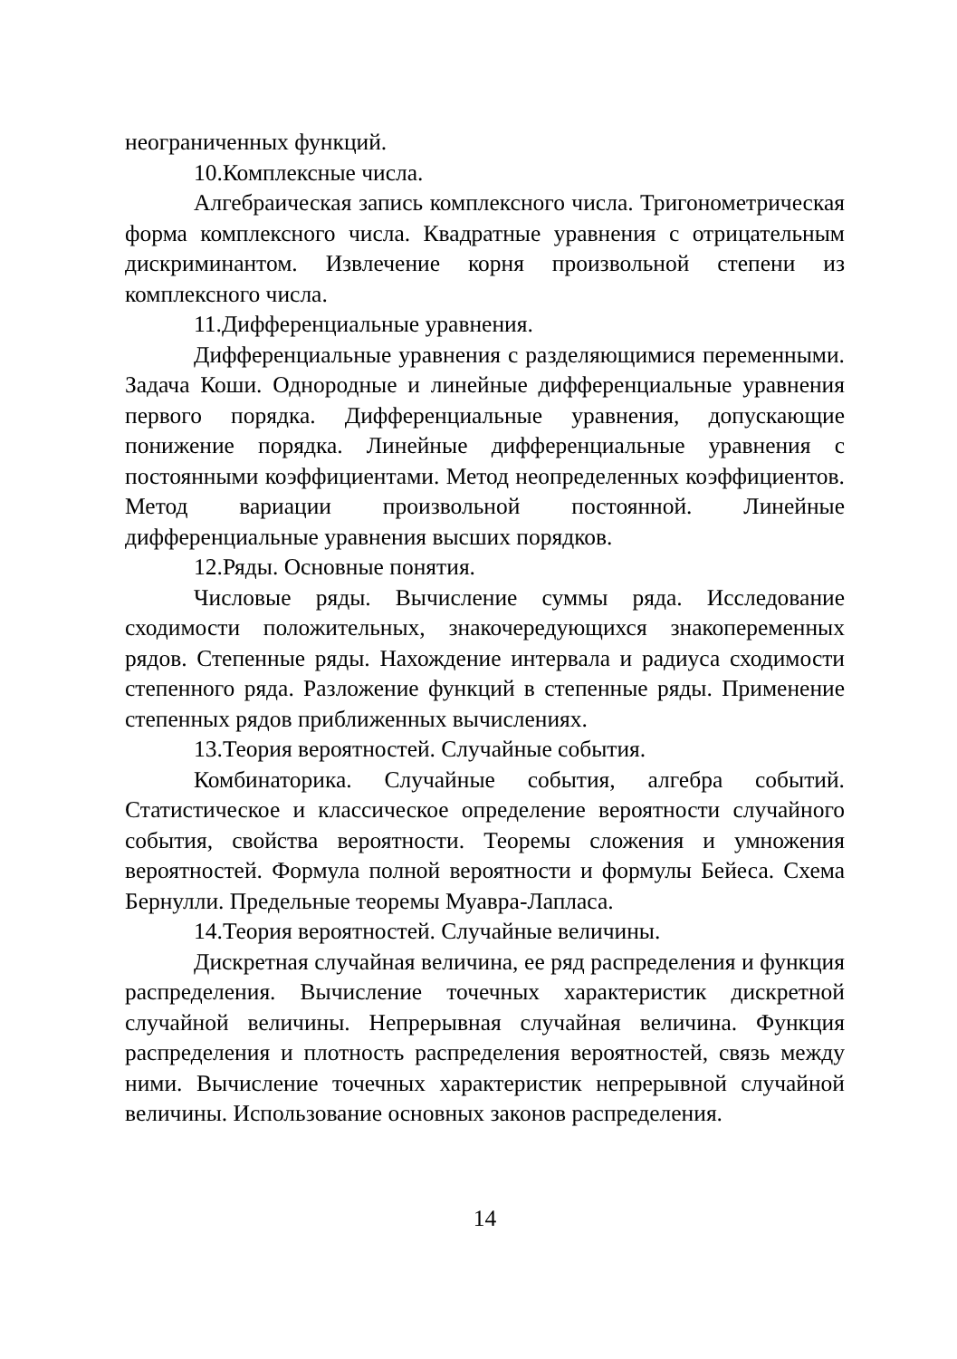неограниченных функций.
10.Комплексные числа.
Алгебраическая запись комплексного числа. Тригонометрическая форма комплексного числа. Квадратные уравнения с отрицательным дискриминантом. Извлечение корня произвольной степени из комплексного числа.
11.Дифференциальные уравнения.
Дифференциальные уравнения с разделяющимися переменными. Задача Коши. Однородные и линейные дифференциальные уравнения первого порядка. Дифференциальные уравнения, допускающие понижение порядка. Линейные дифференциальные уравнения с постоянными коэффициентами. Метод неопределенных коэффициентов. Метод вариации произвольной постоянной. Линейные дифференциальные уравнения высших порядков.
12.Ряды. Основные понятия.
Числовые ряды. Вычисление суммы ряда. Исследование сходимости положительных, знакочередующихся знакопеременных рядов. Степенные ряды. Нахождение интервала и радиуса сходимости степенного ряда. Разложение функций в степенные ряды. Применение степенных рядов приближенных вычислениях.
13.Теория вероятностей. Случайные события.
Комбинаторика. Случайные события, алгебра событий. Статистическое и классическое определение вероятности случайного события, свойства вероятности. Теоремы сложения и умножения вероятностей. Формула полной вероятности и формулы Бейеса. Схема Бернулли. Предельные теоремы Муавра-Лапласа.
14.Теория вероятностей. Случайные величины.
Дискретная случайная величина, ее ряд распределения и функция распределения. Вычисление точечных характеристик дискретной случайной величины. Непрерывная случайная величина. Функция распределения и плотность распределения вероятностей, связь между ними. Вычисление точечных характеристик непрерывной случайной величины. Использование основных законов распределения.
14